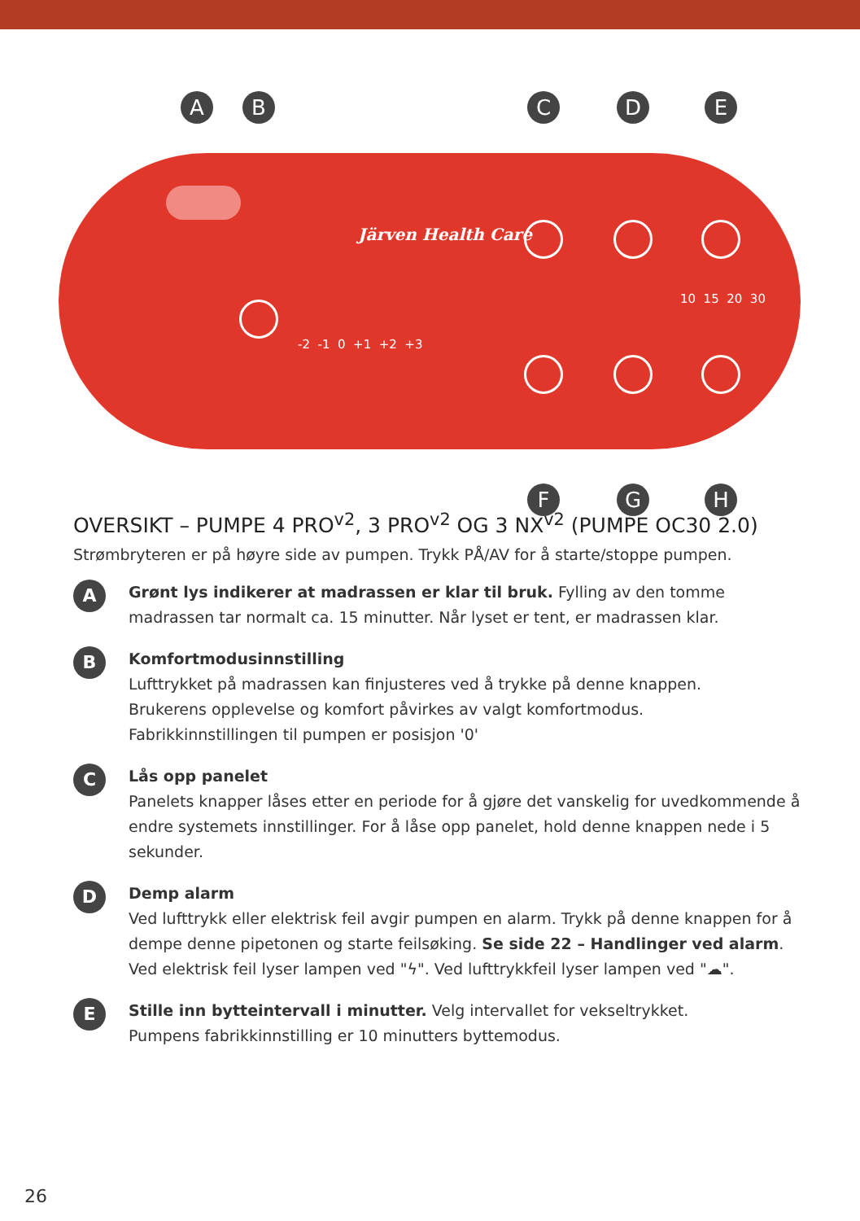A B C D E
F G H
Järven Health Care
-2 -1 0 +1 +2 +3
10 15 20 30
OVERSIKT – PUMPE 4 PRO<sup>v2</sup>, 3 PRO<sup>v2</sup> OG 3 NX<sup>v2</sup> (PUMPE OC30 2.0)
Strømbryteren er på høyre side av pumpen. Trykk PÅ/AV for å starte/stoppe pumpen.
A
Grønt lys indikerer at madrassen er klar til bruk. Fylling av den tomme madrassen tar normalt ca. 15 minutter. Når lyset er tent, er madrassen klar.
B
Komfortmodusinnstilling
Lufttrykket på madrassen kan finjusteres ved å trykke på denne knappen.
Brukerens opplevelse og komfort påvirkes av valgt komfortmodus.
Fabrikkinnstillingen til pumpen er posisjon '0'
C
Lås opp panelet
Panelets knapper låses etter en periode for å gjøre det vanskelig for uvedkommende å endre systemets innstillinger. For å låse opp panelet, hold denne knappen nede i 5 sekunder.
D
Demp alarm
Ved lufttrykk eller elektrisk feil avgir pumpen en alarm. Trykk på denne knappen for å dempe denne pipetonen og starte feilsøking. Se side 22 – Handlinger ved alarm.
Ved elektrisk feil lyser lampen ved "ϟ". Ved lufttrykkfeil lyser lampen ved "☁".
E
Stille inn bytteintervall i minutter. Velg intervallet for vekseltrykket.
Pumpens fabrikkinnstilling er 10 minutters byttemodus.
26